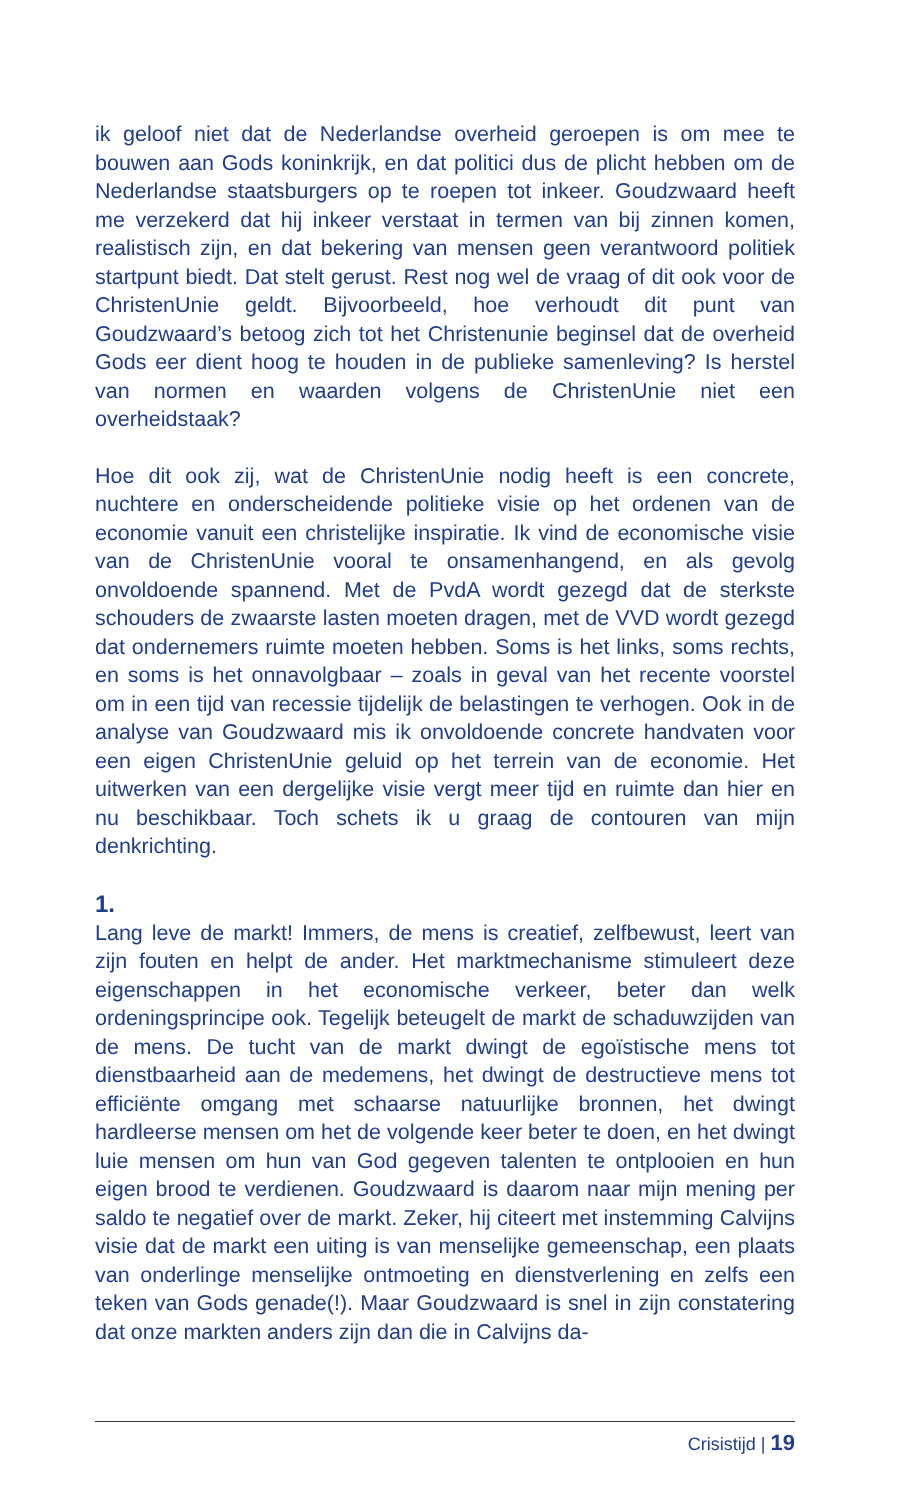ik geloof niet dat de Nederlandse overheid geroepen is om mee te bouwen aan Gods koninkrijk, en dat politici dus de plicht hebben om de Nederlandse staatsburgers op te roepen tot inkeer. Goudzwaard heeft me verzekerd dat hij inkeer verstaat in termen van bij zinnen komen, realistisch zijn, en dat bekering van mensen geen verantwoord politiek startpunt biedt. Dat stelt gerust. Rest nog wel de vraag of dit ook voor de ChristenUnie geldt. Bijvoorbeeld, hoe verhoudt dit punt van Goudzwaard’s betoog zich tot het Christenunie beginsel dat de overheid Gods eer dient hoog te houden in de publieke samenleving? Is herstel van normen en waarden volgens de ChristenUnie niet een overheidstaak?
Hoe dit ook zij, wat de ChristenUnie nodig heeft is een concrete, nuchtere en onderscheidende politieke visie op het ordenen van de economie vanuit een christelijke inspiratie. Ik vind de economische visie van de ChristenUnie vooral te onsamenhangend, en als gevolg onvoldoende spannend. Met de PvdA wordt gezegd dat de sterkste schouders de zwaarste lasten moeten dragen, met de VVD wordt gezegd dat ondernemers ruimte moeten hebben. Soms is het links, soms rechts, en soms is het onnavolgbaar – zoals in geval van het recente voorstel om in een tijd van recessie tijdelijk de belastingen te verhogen. Ook in de analyse van Goudzwaard mis ik onvoldoende concrete handvaten voor een eigen ChristenUnie geluid op het terrein van de economie. Het uitwerken van een dergelijke visie vergt meer tijd en ruimte dan hier en nu beschikbaar. Toch schets ik u graag de contouren van mijn denkrichting.
1.
Lang leve de markt! Immers, de mens is creatief, zelfbewust, leert van zijn fouten en helpt de ander. Het marktmechanisme stimuleert deze eigenschappen in het economische verkeer, beter dan welk ordeningsprincipe ook. Tegelijk beteugelt de markt de schaduwzijden van de mens. De tucht van de markt dwingt de egoïstische mens tot dienstbaarheid aan de medemens, het dwingt de destructieve mens tot efficiënte omgang met schaarse natuurlijke bronnen, het dwingt hardleerse mensen om het de volgende keer beter te doen, en het dwingt luie mensen om hun van God gegeven talenten te ontplooien en hun eigen brood te verdienen. Goudzwaard is daarom naar mijn mening per saldo te negatief over de markt. Zeker, hij citeert met instemming Calvijns visie dat de markt een uiting is van menselijke gemeenschap, een plaats van onderlinge menselijke ontmoeting en dienstverlening en zelfs een teken van Gods genade(!). Maar Goudzwaard is snel in zijn constatering dat onze markten anders zijn dan die in Calvijns da-
Crisistijd | 19